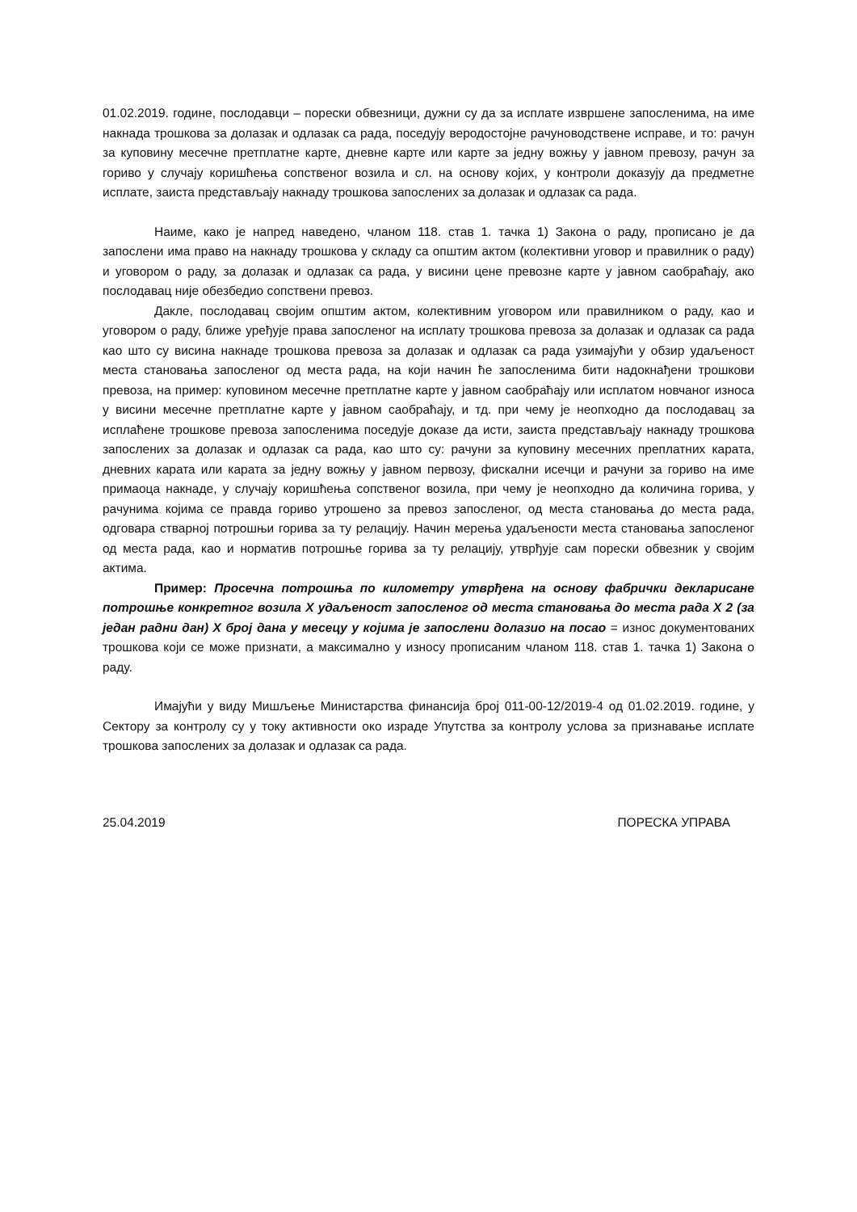01.02.2019. године, послодавци – порески обвезници, дужни су да за исплате извршене запосленима, на име накнада трошкова за долазак и одлазак са рада, поседују веродостојне рачуноводствене исправе, и то: рачун за куповину месечне претплатне карте, дневне карте или карте за једну вожњу у јавном превозу, рачун за гориво у случају коришћења сопственог возила и сл. на основу којих, у контроли доказују да предметне исплате, заиста представљају накнаду трошкова запослених за долазак и одлазак са рада.
Наиме, како је напред наведено, чланом 118. став 1. тачка 1) Закона о раду, прописано је да запослени има право на накнаду трошкова у складу са општим актом (колективни уговор и правилник о раду) и уговором о раду, за долазак и одлазак са рада, у висини цене превозне карте у јавном саобраћају, ако послодавац није обезбедио сопствени превоз.
Дакле, послодавац својим општим актом, колективним уговором или правилником о раду, као и уговором о раду, ближе уређује права запосленог на исплату трошкова превоза за долазак и одлазак са рада као што су висина накнаде трошкова превоза за долазак и одлазак са рада узимајући у обзир удаљеност места становања запосленог од места рада, на који начин ће запосленима бити надокнађени трошкови превоза, на пример: куповином месечне претплатне карте у јавном саобраћају или исплатом новчаног износа у висини месечне претплатне карте у јавном саобраћају, и тд. при чему је неопходно да послодавац за исплаћене трошкове превоза запосленима поседује доказе да исти, заиста представљају накнаду трошкова запослених за долазак и одлазак са рада, као што су: рачуни за куповину месечних преплатних карата, дневних карата или карата за једну вожњу у јавном первозу, фискални исечци и рачуни за гориво на име примаоца накнаде, у случају коришћења сопственог возила, при чему је неопходно да количина горива, у рачунима којима се правда гориво утрошено за превоз запосленог, од места становања до места рада, одговара стварној потрошњи горива за ту релацију. Начин мерења удаљености места становања запосленог од места рада, као и норматив потрошње горива за ту релацију, утврђује сам порески обвезник у својим актима.
Пример: Просечна потрошња по километру утврђена на основу фабрички декларисане потрошње конкретног возила X удаљеност запосленог од места становања до места рада X 2 (за један радни дан) X број дана у месецу у којима је запослени долазио на посао = износ документованих трошкова који се може признати, а максимално у износу прописаним чланом 118. став 1. тачка 1) Закона о раду.
Имајући у виду Мишљење Министарства финансија број 011-00-12/2019-4 од 01.02.2019. године, у Сектору за контролу су у току активности око израде Упутства за контролу услова за признавање исплате трошкова запослених за долазак и одлазак са рада.
25.04.2019 ПОРЕСКА УПРАВА